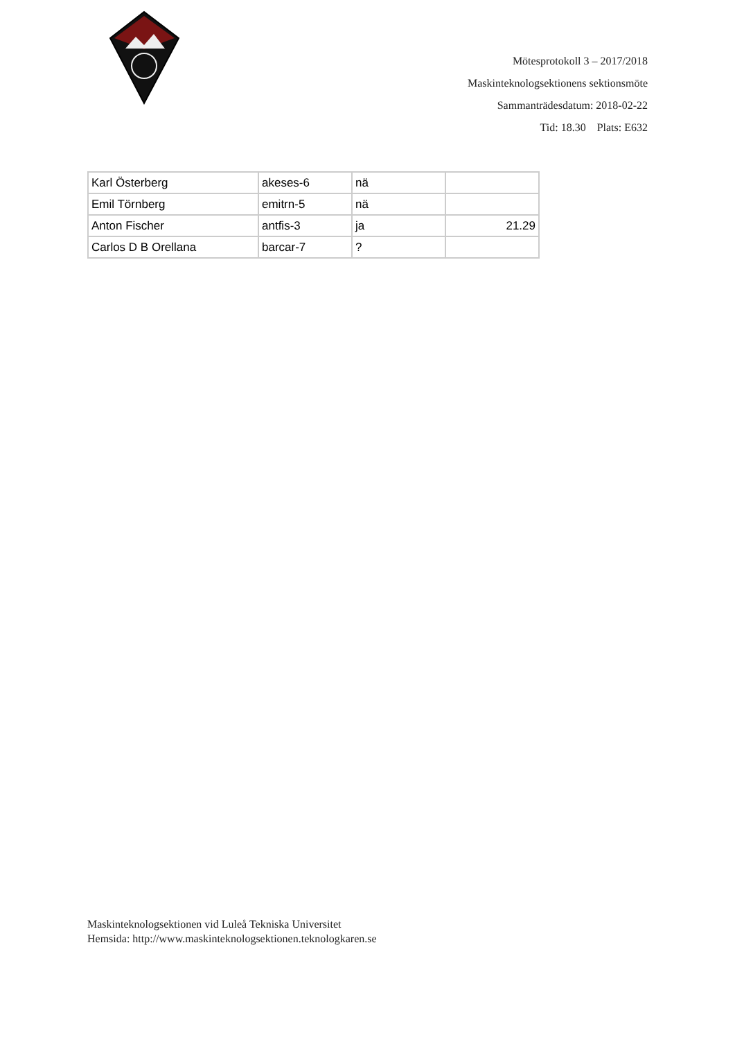Mötesprotokoll 3 – 2017/2018
Maskinteknologsektionens sektionsmöte
Sammanträdesdatum: 2018-02-22
Tid: 18.30 Plats: E632
| Karl Österberg | akeses-6 | nä | |
| Emil Törnberg | emitrn-5 | nä | |
| Anton Fischer | antfis-3 | ja | 21.29 |
| Carlos D B Orellana | barcar-7 | ? | |
Maskinteknologsektionen vid Luleå Tekniska Universitet
Hemsida: http://www.maskinteknologsektionen.teknologkaren.se